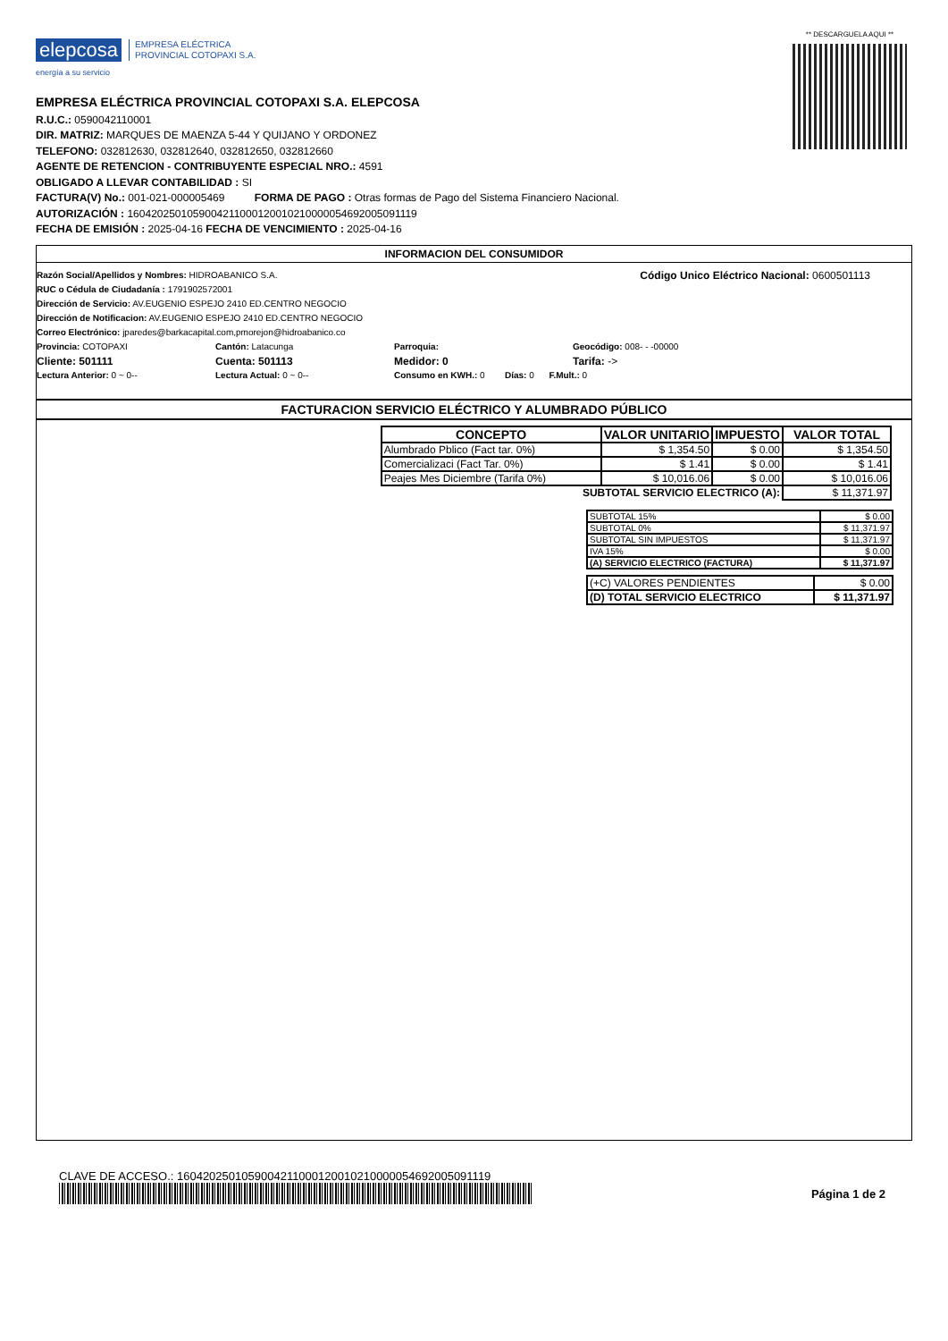elepcosa EMPRESA ELÉCTRICA
PROVINCIAL COTOPAXI S.A.
energía a su servicio
** DESCARGUELA AQUI **
EMPRESA ELÉCTRICA PROVINCIAL COTOPAXI S.A. ELEPCOSA
R.U.C.: 0590042110001
DIR. MATRIZ: MARQUES DE MAENZA 5-44 Y QUIJANO Y ORDONEZ
TELEFONO: 032812630, 032812640, 032812650, 032812660
AGENTE DE RETENCION - CONTRIBUYENTE ESPECIAL NRO.: 4591
OBLIGADO A LLEVAR CONTABILIDAD : SI
FACTURA(V) No.: 001-021-000005469 FORMA DE PAGO : Otras formas de Pago del Sistema Financiero Nacional.
AUTORIZACIÓN : 1604202501059004211000120010210000054692005091119
FECHA DE EMISIÓN : 2025-04-16 FECHA DE VENCIMIENTO : 2025-04-16
INFORMACION DEL CONSUMIDOR
Razón Social/Apellidos y Nombres: HIDROABANICO S.A. Código Unico Eléctrico Nacional: 0600501113
RUC o Cédula de Ciudadanía : 1791902572001
Dirección de Servicio: AV.EUGENIO ESPEJO 2410 ED.CENTRO NEGOCIO
Dirección de Notificacion: AV.EUGENIO ESPEJO 2410 ED.CENTRO NEGOCIO
Correo Electrónico: jparedes@barkacapital.com,pmorejon@hidroabanico.co
Provincia: COTOPAXI Cantón: Latacunga Parroquia: Geocódigo: 008- - -00000
Cliente: 501111 Cuenta: 501113 Medidor: 0 Tarifa: ->
Lectura Anterior: 0 ~ 0-- Lectura Actual: 0 ~ 0-- Consumo en KWH.: 0 Días: 0 F.Mult.: 0
FACTURACION SERVICIO ELÉCTRICO Y ALUMBRADO PÚBLICO
| CONCEPTO | VALOR UNITARIO | IMPUESTO | VALOR TOTAL |
| --- | --- | --- | --- |
| Alumbrado Pblico (Fact tar. 0%) | $ 1,354.50 | $ 0.00 | $ 1,354.50 |
| Comercializaci (Fact Tar. 0%) | $ 1.41 | $ 0.00 | $ 1.41 |
| Peajes Mes Diciembre (Tarifa 0%) | $ 10,016.06 | $ 0.00 | $ 10,016.06 |
| SUBTOTAL SERVICIO ELECTRICO (A): | | | $ 11,371.97 |
| SUBTOTAL 15% | $ 0.00 |
| SUBTOTAL 0% | $ 11,371.97 |
| SUBTOTAL SIN IMPUESTOS | $ 11,371.97 |
| IVA 15% | $ 0.00 |
| (A) SERVICIO ELECTRICO (FACTURA) | $ 11,371.97 |
| (+C) VALORES PENDIENTES | $ 0.00 |
| (D) TOTAL SERVICIO ELECTRICO | $ 11,371.97 |
CLAVE DE ACCESO.: 1604202501059004211000120010210000054692005091119
Página 1 de 2